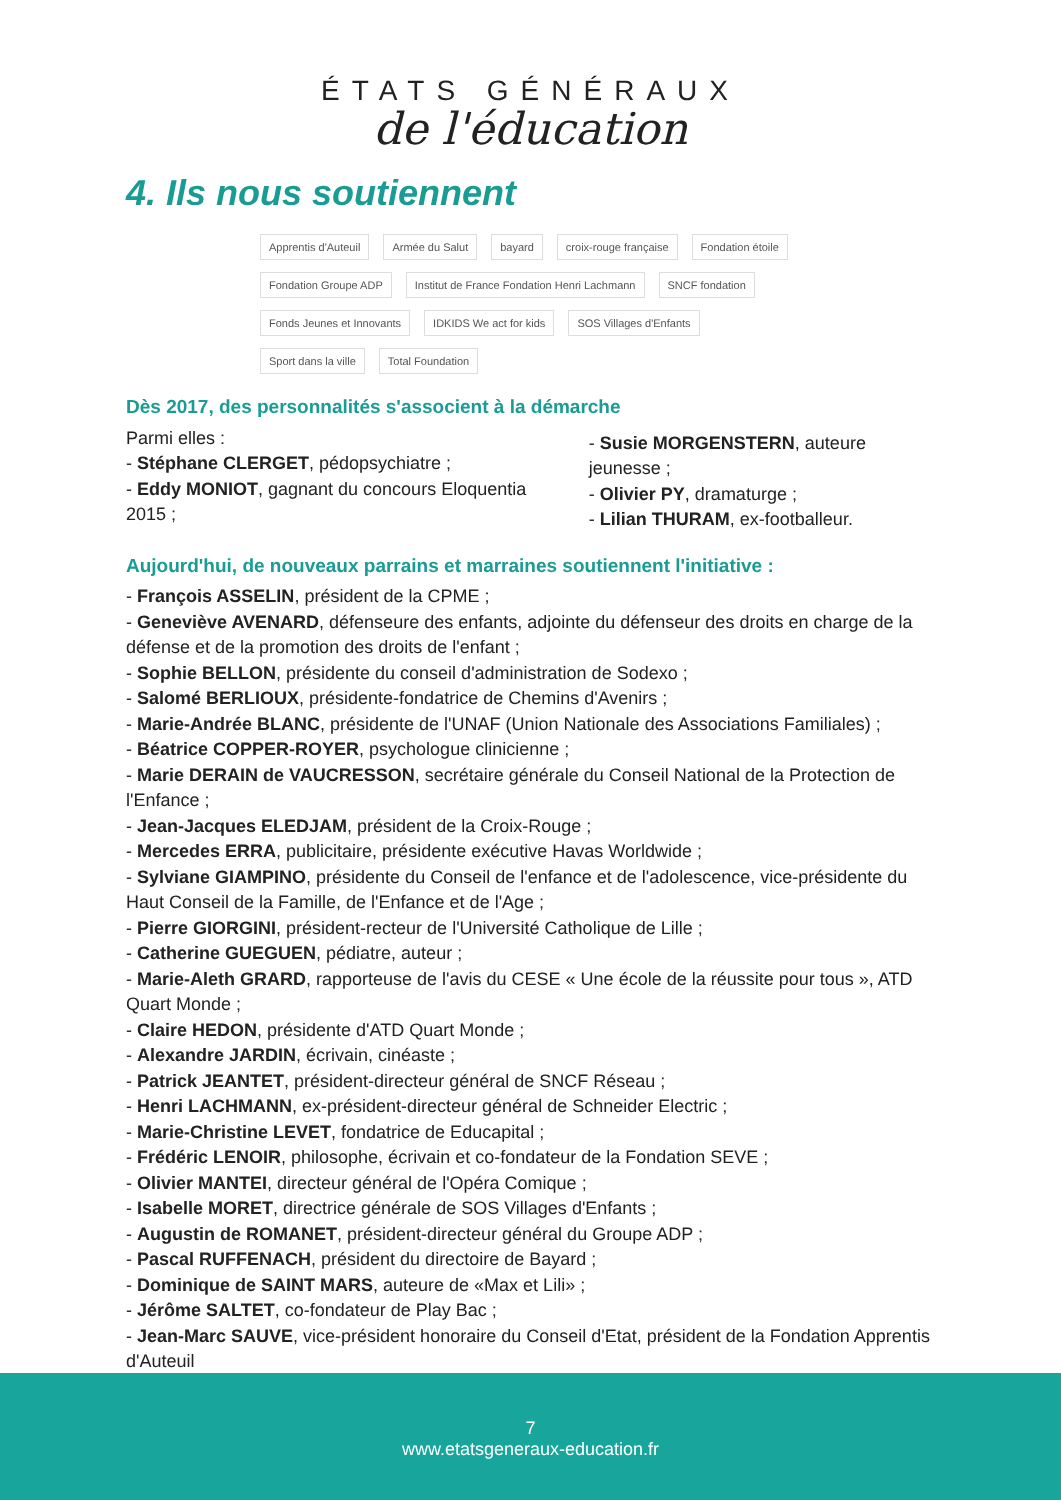ÉTATS GÉNÉRAUX
de l'éducation
4. Ils nous soutiennent
Apprentis d'Auteuil Armée du Salut bayard croix-rouge française Fondation étoile Fondation Groupe ADP Institut de France Fondation Henri Lachmann SNCF fondation Fonds Jeunes et Innovants IDKIDS We act for kids SOS Villages d'Enfants Sport dans la ville Total Foundation
Dès 2017, des personnalités s'associent à la démarche
Parmi elles :
- Stéphane CLERGET, pédopsychiatre ;
- Eddy MONIOT, gagnant du concours Eloquentia 2015 ;
- Susie MORGENSTERN, auteure jeunesse ;
- Olivier PY, dramaturge ;
- Lilian THURAM, ex-footballeur.
Aujourd'hui, de nouveaux parrains et marraines soutiennent l'initiative :
- François ASSELIN, président de la CPME ;
- Geneviève AVENARD, défenseure des enfants, adjointe du défenseur des droits en charge de la défense et de la promotion des droits de l'enfant ;
- Sophie BELLON, présidente du conseil d'administration de Sodexo ;
- Salomé BERLIOUX, présidente-fondatrice de Chemins d'Avenirs ;
- Marie-Andrée BLANC, présidente de l'UNAF (Union Nationale des Associations Familiales) ;
- Béatrice COPPER-ROYER, psychologue clinicienne ;
- Marie DERAIN de VAUCRESSON, secrétaire générale du Conseil National de la Protection de l'Enfance ;
- Jean-Jacques ELEDJAM, président de la Croix-Rouge ;
- Mercedes ERRA, publicitaire, présidente exécutive Havas Worldwide ;
- Sylviane GIAMPINO, présidente du Conseil de l'enfance et de l'adolescence, vice-présidente du Haut Conseil de la Famille, de l'Enfance et de l'Age ;
- Pierre GIORGINI, président-recteur de l'Université Catholique de Lille ;
- Catherine GUEGUEN, pédiatre, auteur ;
- Marie-Aleth GRARD, rapporteuse de l'avis du CESE « Une école de la réussite pour tous », ATD Quart Monde ;
- Claire HEDON, présidente d'ATD Quart Monde ;
- Alexandre JARDIN, écrivain, cinéaste ;
- Patrick JEANTET, président-directeur général de SNCF Réseau ;
- Henri LACHMANN, ex-président-directeur général de Schneider Electric ;
- Marie-Christine LEVET, fondatrice de Educapital ;
- Frédéric LENOIR, philosophe, écrivain et co-fondateur de la Fondation SEVE ;
- Olivier MANTEI, directeur général de l'Opéra Comique ;
- Isabelle MORET, directrice générale de SOS Villages d'Enfants ;
- Augustin de ROMANET, président-directeur général du Groupe ADP ;
- Pascal RUFFENACH, président du directoire de Bayard ;
- Dominique de SAINT MARS, auteure de «Max et Lili» ;
- Jérôme SALTET, co-fondateur de Play Bac ;
- Jean-Marc SAUVE, vice-président honoraire du Conseil d'Etat, président de la Fondation Apprentis d'Auteuil
7
www.etatsgeneraux-education.fr